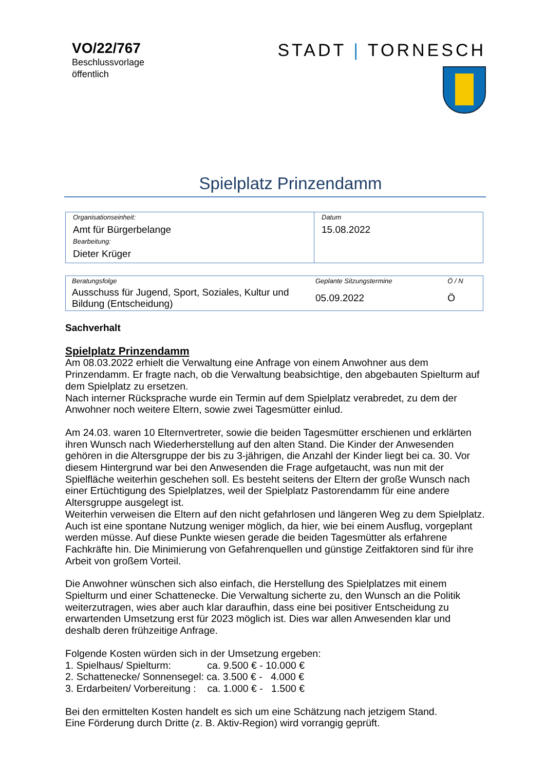VO/22/767
Beschlussvorlage
öffentlich
STADT | TORNESCH
Spielplatz Prinzendamm
| Organisationseinheit: Amt für Bürgerbelange Bearbeitung: Dieter Krüger | Datum 15.08.2022 |
| Beratungsfolge | Geplante Sitzungstermine | Ö / N |
| Ausschuss für Jugend, Sport, Soziales, Kultur und Bildung (Entscheidung) | 05.09.2022 | Ö |
Sachverhalt
Spielplatz Prinzendamm
Am 08.03.2022 erhielt die Verwaltung eine Anfrage von einem Anwohner aus dem Prinzendamm. Er fragte nach, ob die Verwaltung beabsichtige, den abgebauten Spielturm auf dem Spielplatz zu ersetzen.
Nach interner Rücksprache wurde ein Termin auf dem Spielplatz verabredet, zu dem der Anwohner noch weitere Eltern, sowie zwei Tagesmütter einlud.
Am 24.03. waren 10 Elternvertreter, sowie die beiden Tagesmütter erschienen und erklärten ihren Wunsch nach Wiederherstellung auf den alten Stand. Die Kinder der Anwesenden gehören in die Altersgruppe der bis zu 3-jährigen, die Anzahl der Kinder liegt bei ca. 30. Vor diesem Hintergrund war bei den Anwesenden die Frage aufgetaucht, was nun mit der Spielfläche weiterhin geschehen soll. Es besteht seitens der Eltern der große Wunsch nach einer Ertüchtigung des Spielplatzes, weil der Spielplatz Pastorendamm für eine andere Altersgruppe ausgelegt ist.
Weiterhin verweisen die Eltern auf den nicht gefahrlosen und längeren Weg zu dem Spielplatz. Auch ist eine spontane Nutzung weniger möglich, da hier, wie bei einem Ausflug, vorgeplant werden müsse. Auf diese Punkte wiesen gerade die beiden Tagesmütter als erfahrene Fachkräfte hin. Die Minimierung von Gefahrenquellen und günstige Zeitfaktoren sind für ihre Arbeit von großem Vorteil.
Die Anwohner wünschen sich also einfach, die Herstellung des Spielplatzes mit einem Spielturm und einer Schattenecke. Die Verwaltung sicherte zu, den Wunsch an die Politik weiterzutragen, wies aber auch klar daraufhin, dass eine bei positiver Entscheidung zu erwartenden Umsetzung erst für 2023 möglich ist. Dies war allen Anwesenden klar und deshalb deren frühzeitige Anfrage.
Folgende Kosten würden sich in der Umsetzung ergeben:
1. Spielhaus/ Spielturm: ca. 9.500 € - 10.000 €
2. Schattenecke/ Sonnensegel: ca. 3.500 € - 4.000 €
3. Erdarbeiten/ Vorbereitung : ca. 1.000 € - 1.500 €
Bei den ermittelten Kosten handelt es sich um eine Schätzung nach jetzigem Stand.
Eine Förderung durch Dritte (z. B. Aktiv-Region) wird vorrangig geprüft.